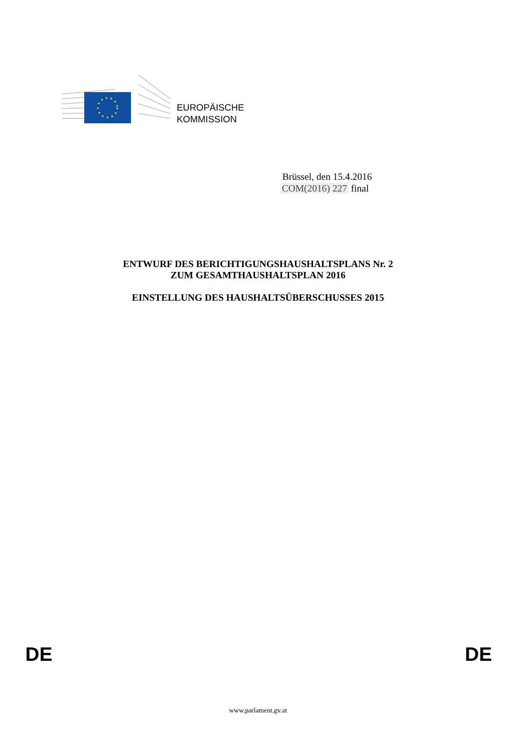EUROPÄISCHE
KOMMISSION
Brüssel, den 15.4.2016
COM(2016) 227 final
ENTWURF DES BERICHTIGUNGSHAUSHALTSPLANS Nr. 2
ZUM GESAMTHAUSHALTSPLAN 2016
EINSTELLUNG DES HAUSHALTSÜBERSCHUSSES 2015
DE DE
www.parlament.gv.at